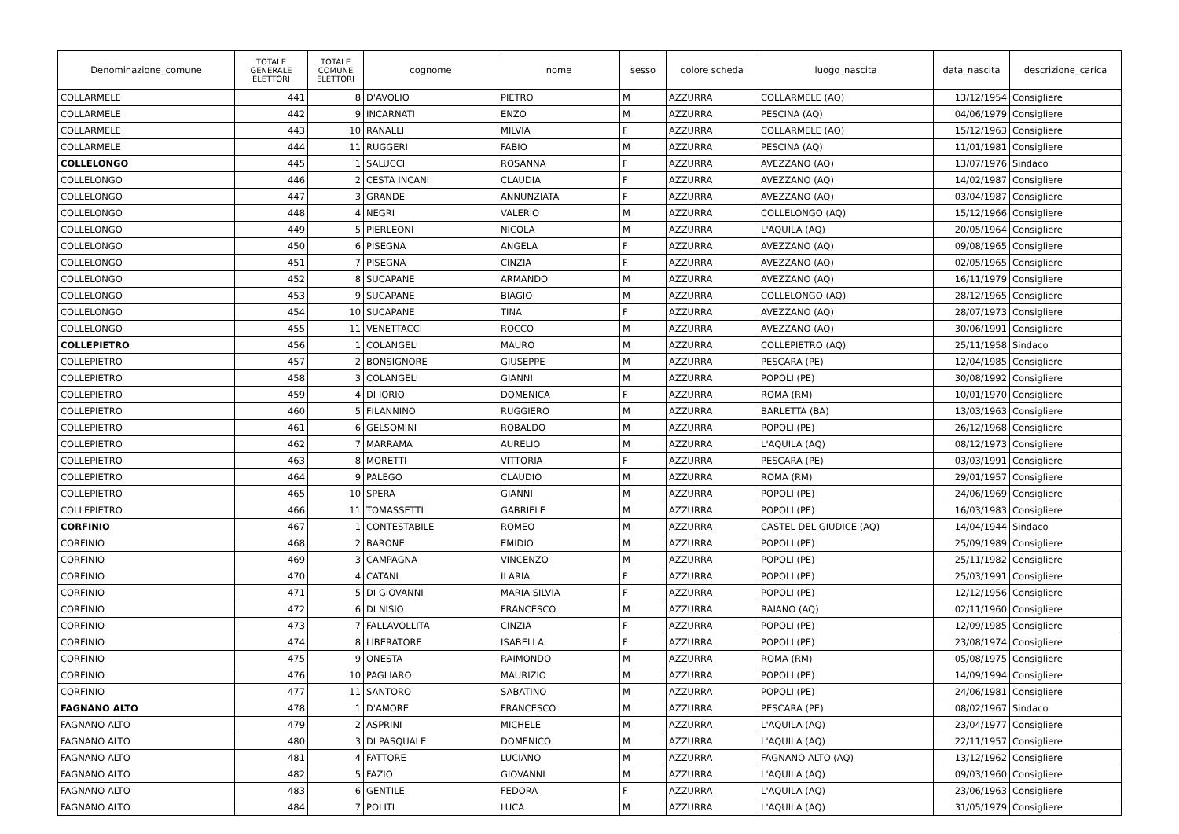| Denominazione_comune | TOTALE GENERALE ELETTORI | TOTALE COMUNE ELETTORI | cognome | nome | sesso | colore scheda | luogo_nascita | data_nascita | descrizione_carica |
| --- | --- | --- | --- | --- | --- | --- | --- | --- | --- |
| COLLARMELE | 441 | 8 | D'AVOLIO | PIETRO | M | AZZURRA | COLLARMELE (AQ) | 13/12/1954 | Consigliere |
| COLLARMELE | 442 | 9 | INCARNATI | ENZO | M | AZZURRA | PESCINA (AQ) | 04/06/1979 | Consigliere |
| COLLARMELE | 443 | 10 | RANALLI | MILVIA | F | AZZURRA | COLLARMELE (AQ) | 15/12/1963 | Consigliere |
| COLLARMELE | 444 | 11 | RUGGERI | FABIO | M | AZZURRA | PESCINA (AQ) | 11/01/1981 | Consigliere |
| COLLELONGO | 445 | 1 | SALUCCI | ROSANNA | F | AZZURRA | AVEZZANO (AQ) | 13/07/1976 | Sindaco |
| COLLELONGO | 446 | 2 | CESTA INCANI | CLAUDIA | F | AZZURRA | AVEZZANO (AQ) | 14/02/1987 | Consigliere |
| COLLELONGO | 447 | 3 | GRANDE | ANNUNZIATA | F | AZZURRA | AVEZZANO (AQ) | 03/04/1987 | Consigliere |
| COLLELONGO | 448 | 4 | NEGRI | VALERIO | M | AZZURRA | COLLELONGO (AQ) | 15/12/1966 | Consigliere |
| COLLELONGO | 449 | 5 | PIERLEONI | NICOLA | M | AZZURRA | L'AQUILA (AQ) | 20/05/1964 | Consigliere |
| COLLELONGO | 450 | 6 | PISEGNA | ANGELA | F | AZZURRA | AVEZZANO (AQ) | 09/08/1965 | Consigliere |
| COLLELONGO | 451 | 7 | PISEGNA | CINZIA | F | AZZURRA | AVEZZANO (AQ) | 02/05/1965 | Consigliere |
| COLLELONGO | 452 | 8 | SUCAPANE | ARMANDO | M | AZZURRA | AVEZZANO (AQ) | 16/11/1979 | Consigliere |
| COLLELONGO | 453 | 9 | SUCAPANE | BIAGIO | M | AZZURRA | COLLELONGO (AQ) | 28/12/1965 | Consigliere |
| COLLELONGO | 454 | 10 | SUCAPANE | TINA | F | AZZURRA | AVEZZANO (AQ) | 28/07/1973 | Consigliere |
| COLLELONGO | 455 | 11 | VENETTACCI | ROCCO | M | AZZURRA | AVEZZANO (AQ) | 30/06/1991 | Consigliere |
| COLLEPIETRO | 456 | 1 | COLANGELI | MAURO | M | AZZURRA | COLLEPIETRO (AQ) | 25/11/1958 | Sindaco |
| COLLEPIETRO | 457 | 2 | BONSIGNORE | GIUSEPPE | M | AZZURRA | PESCARA (PE) | 12/04/1985 | Consigliere |
| COLLEPIETRO | 458 | 3 | COLANGELI | GIANNI | M | AZZURRA | POPOLI (PE) | 30/08/1992 | Consigliere |
| COLLEPIETRO | 459 | 4 | DI IORIO | DOMENICA | F | AZZURRA | ROMA (RM) | 10/01/1970 | Consigliere |
| COLLEPIETRO | 460 | 5 | FILANNINO | RUGGIERO | M | AZZURRA | BARLETTA (BA) | 13/03/1963 | Consigliere |
| COLLEPIETRO | 461 | 6 | GELSOMINI | ROBALDO | M | AZZURRA | POPOLI (PE) | 26/12/1968 | Consigliere |
| COLLEPIETRO | 462 | 7 | MARRAMA | AURELIO | M | AZZURRA | L'AQUILA (AQ) | 08/12/1973 | Consigliere |
| COLLEPIETRO | 463 | 8 | MORETTI | VITTORIA | F | AZZURRA | PESCARA (PE) | 03/03/1991 | Consigliere |
| COLLEPIETRO | 464 | 9 | PALEGO | CLAUDIO | M | AZZURRA | ROMA (RM) | 29/01/1957 | Consigliere |
| COLLEPIETRO | 465 | 10 | SPERA | GIANNI | M | AZZURRA | POPOLI (PE) | 24/06/1969 | Consigliere |
| COLLEPIETRO | 466 | 11 | TOMASSETTI | GABRIELE | M | AZZURRA | POPOLI (PE) | 16/03/1983 | Consigliere |
| CORFINIO | 467 | 1 | CONTESTABILE | ROMEO | M | AZZURRA | CASTEL DEL GIUDICE (AQ) | 14/04/1944 | Sindaco |
| CORFINIO | 468 | 2 | BARONE | EMIDIO | M | AZZURRA | POPOLI (PE) | 25/09/1989 | Consigliere |
| CORFINIO | 469 | 3 | CAMPAGNA | VINCENZO | M | AZZURRA | POPOLI (PE) | 25/11/1982 | Consigliere |
| CORFINIO | 470 | 4 | CATANI | ILARIA | F | AZZURRA | POPOLI (PE) | 25/03/1991 | Consigliere |
| CORFINIO | 471 | 5 | DI GIOVANNI | MARIA SILVIA | F | AZZURRA | POPOLI (PE) | 12/12/1956 | Consigliere |
| CORFINIO | 472 | 6 | DI NISIO | FRANCESCO | M | AZZURRA | RAIANO (AQ) | 02/11/1960 | Consigliere |
| CORFINIO | 473 | 7 | FALLAVOLLITA | CINZIA | F | AZZURRA | POPOLI (PE) | 12/09/1985 | Consigliere |
| CORFINIO | 474 | 8 | LIBERATORE | ISABELLA | F | AZZURRA | POPOLI (PE) | 23/08/1974 | Consigliere |
| CORFINIO | 475 | 9 | ONESTA | RAIMONDO | M | AZZURRA | ROMA (RM) | 05/08/1975 | Consigliere |
| CORFINIO | 476 | 10 | PAGLIARO | MAURIZIO | M | AZZURRA | POPOLI (PE) | 14/09/1994 | Consigliere |
| CORFINIO | 477 | 11 | SANTORO | SABATINO | M | AZZURRA | POPOLI (PE) | 24/06/1981 | Consigliere |
| FAGNANO ALTO | 478 | 1 | D'AMORE | FRANCESCO | M | AZZURRA | PESCARA (PE) | 08/02/1967 | Sindaco |
| FAGNANO ALTO | 479 | 2 | ASPRINI | MICHELE | M | AZZURRA | L'AQUILA (AQ) | 23/04/1977 | Consigliere |
| FAGNANO ALTO | 480 | 3 | DI PASQUALE | DOMENICO | M | AZZURRA | L'AQUILA (AQ) | 22/11/1957 | Consigliere |
| FAGNANO ALTO | 481 | 4 | FATTORE | LUCIANO | M | AZZURRA | FAGNANO ALTO (AQ) | 13/12/1962 | Consigliere |
| FAGNANO ALTO | 482 | 5 | FAZIO | GIOVANNI | M | AZZURRA | L'AQUILA (AQ) | 09/03/1960 | Consigliere |
| FAGNANO ALTO | 483 | 6 | GENTILE | FEDORA | F | AZZURRA | L'AQUILA (AQ) | 23/06/1963 | Consigliere |
| FAGNANO ALTO | 484 | 7 | POLITI | LUCA | M | AZZURRA | L'AQUILA (AQ) | 31/05/1979 | Consigliere |